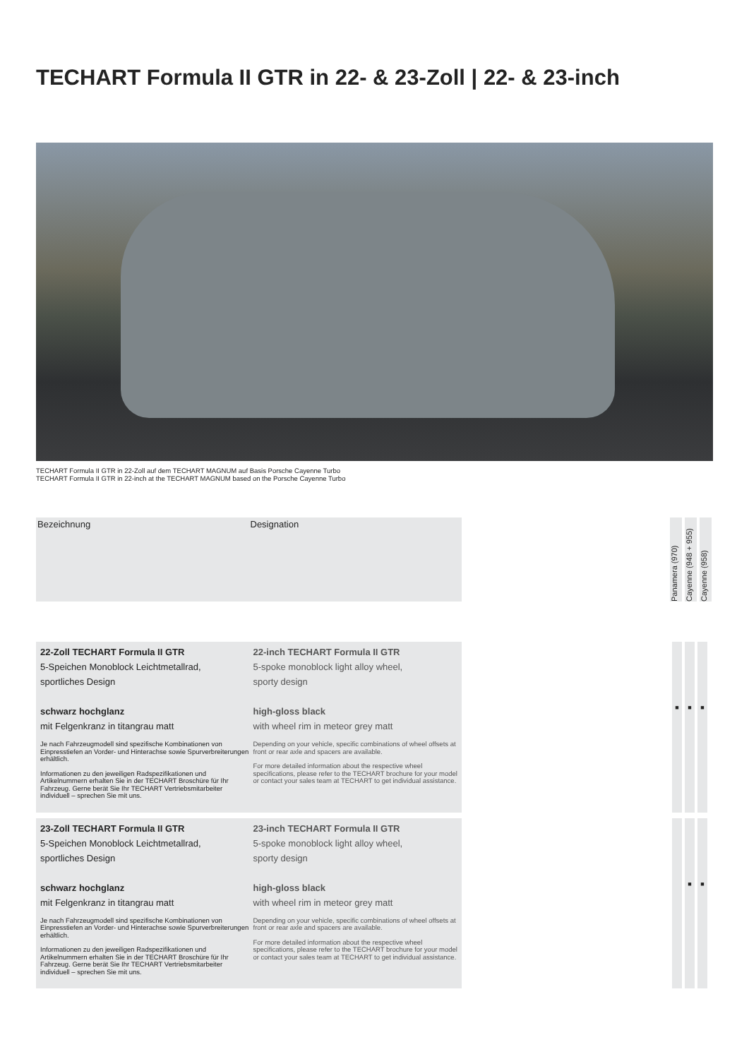TECHART Formula II GTR in 22- & 23-Zoll | 22- & 23-inch
TECHART Formula II GTR in 22-Zoll auf dem TECHART MAGNUM auf Basis Porsche Cayenne Turbo
TECHART Formula II GTR in 22-inch at the TECHART MAGNUM based on the Porsche Cayenne Turbo
Bezeichnung Designation
Panamera (970)
Cayenne (948 + 955)
Cayenne (958)
22-Zoll TECHART Formula II GTR
5-Speichen Monoblock Leichtmetallrad,
sportliches Design
schwarz hochglanz
mit Felgenkranz in titangrau matt
Je nach Fahrzeugmodell sind spezifische Kombinationen von Einpresstiefen an Vorder- und Hinterachse sowie Spurverbreiterungen erhältlich.
Informationen zu den jeweiligen Radspezifikationen und Artikelnummern erhalten Sie in der TECHART Broschüre für Ihr Fahrzeug. Gerne berät Sie Ihr TECHART Vertriebsmitarbeiter individuell – sprechen Sie mit uns.
22-inch TECHART Formula II GTR
5-spoke monoblock light alloy wheel,
sporty design
high-gloss black
with wheel rim in meteor grey matt
Depending on your vehicle, specific combinations of wheel offsets at front or rear axle and spacers are available.
For more detailed information about the respective wheel specifications, please refer to the TECHART brochure for your model or contact your sales team at TECHART to get individual assistance.
■ ■ ■
23-Zoll TECHART Formula II GTR
5-Speichen Monoblock Leichtmetallrad,
sportliches Design
schwarz hochglanz
mit Felgenkranz in titangrau matt
Je nach Fahrzeugmodell sind spezifische Kombinationen von Einpresstiefen an Vorder- und Hinterachse sowie Spurverbreiterungen erhältlich.
Informationen zu den jeweiligen Radspezifikationen und Artikelnummern erhalten Sie in der TECHART Broschüre für Ihr Fahrzeug. Gerne berät Sie Ihr TECHART Vertriebsmitarbeiter individuell – sprechen Sie mit uns.
23-inch TECHART Formula II GTR
5-spoke monoblock light alloy wheel,
sporty design
high-gloss black
with wheel rim in meteor grey matt
Depending on your vehicle, specific combinations of wheel offsets at front or rear axle and spacers are available.
For more detailed information about the respective wheel specifications, please refer to the TECHART brochure for your model or contact your sales team at TECHART to get individual assistance.
■ ■